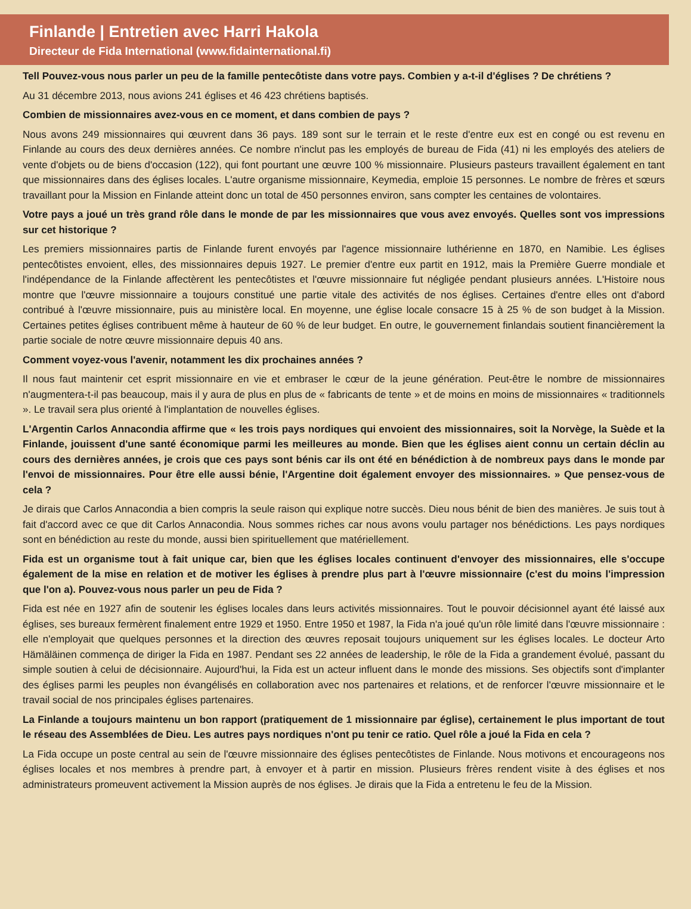Finlande | Entretien avec Harri Hakola
Directeur de Fida International (www.fidainternational.fi)
Tell Pouvez-vous nous parler un peu de la famille pentecôtiste dans votre pays. Combien y a-t-il d'églises ? De chrétiens ?
Au 31 décembre 2013, nous avions 241 églises et 46 423 chrétiens baptisés.
Combien de missionnaires avez-vous en ce moment, et dans combien de pays ?
Nous avons 249 missionnaires qui œuvrent dans 36 pays. 189 sont sur le terrain et le reste d'entre eux est en congé ou est revenu en Finlande au cours des deux dernières années. Ce nombre n'inclut pas les employés de bureau de Fida (41) ni les employés des ateliers de vente d'objets ou de biens d'occasion (122), qui font pourtant une œuvre 100 % missionnaire. Plusieurs pasteurs travaillent également en tant que missionnaires dans des églises locales. L'autre organisme missionnaire, Keymedia, emploie 15 personnes. Le nombre de frères et sœurs travaillant pour la Mission en Finlande atteint donc un total de 450 personnes environ, sans compter les centaines de volontaires.
Votre pays a joué un très grand rôle dans le monde de par les missionnaires que vous avez envoyés. Quelles sont vos impressions sur cet historique ?
Les premiers missionnaires partis de Finlande furent envoyés par l'agence missionnaire luthérienne en 1870, en Namibie. Les églises pentecôtistes envoient, elles, des missionnaires depuis 1927. Le premier d'entre eux partit en 1912, mais la Première Guerre mondiale et l'indépendance de la Finlande affectèrent les pentecôtistes et l'œuvre missionnaire fut négligée pendant plusieurs années. L'Histoire nous montre que l'œuvre missionnaire a toujours constitué une partie vitale des activités de nos églises. Certaines d'entre elles ont d'abord contribué à l'œuvre missionnaire, puis au ministère local. En moyenne, une église locale consacre 15 à 25 % de son budget à la Mission. Certaines petites églises contribuent même à hauteur de 60 % de leur budget. En outre, le gouvernement finlandais soutient financièrement la partie sociale de notre œuvre missionnaire depuis 40 ans.
Comment voyez-vous l'avenir, notamment les dix prochaines années ?
Il nous faut maintenir cet esprit missionnaire en vie et embraser le cœur de la jeune génération. Peut-être le nombre de missionnaires n'augmentera-t-il pas beaucoup, mais il y aura de plus en plus de « fabricants de tente » et de moins en moins de missionnaires « traditionnels ». Le travail sera plus orienté à l'implantation de nouvelles églises.
L'Argentin Carlos Annacondia affirme que « les trois pays nordiques qui envoient des missionnaires, soit la Norvège, la Suède et la Finlande, jouissent d'une santé économique parmi les meilleures au monde. Bien que les églises aient connu un certain déclin au cours des dernières années, je crois que ces pays sont bénis car ils ont été en bénédiction à de nombreux pays dans le monde par l'envoi de missionnaires. Pour être elle aussi bénie, l'Argentine doit également envoyer des missionnaires. » Que pensez-vous de cela ?
Je dirais que Carlos Annacondia a bien compris la seule raison qui explique notre succès. Dieu nous bénit de bien des manières. Je suis tout à fait d'accord avec ce que dit Carlos Annacondia. Nous sommes riches car nous avons voulu partager nos bénédictions. Les pays nordiques sont en bénédiction au reste du monde, aussi bien spirituellement que matériellement.
Fida est un organisme tout à fait unique car, bien que les églises locales continuent d'envoyer des missionnaires, elle s'occupe également de la mise en relation et de motiver les églises à prendre plus part à l'œuvre missionnaire (c'est du moins l'impression que l'on a). Pouvez-vous nous parler un peu de Fida ?
Fida est née en 1927 afin de soutenir les églises locales dans leurs activités missionnaires. Tout le pouvoir décisionnel ayant été laissé aux églises, ses bureaux fermèrent finalement entre 1929 et 1950. Entre 1950 et 1987, la Fida n'a joué qu'un rôle limité dans l'œuvre missionnaire : elle n'employait que quelques personnes et la direction des œuvres reposait toujours uniquement sur les églises locales. Le docteur Arto Hämäläinen commença de diriger la Fida en 1987. Pendant ses 22 années de leadership, le rôle de la Fida a grandement évolué, passant du simple soutien à celui de décisionnaire. Aujourd'hui, la Fida est un acteur influent dans le monde des missions. Ses objectifs sont d'implanter des églises parmi les peuples non évangélisés en collaboration avec nos partenaires et relations, et de renforcer l'œuvre missionnaire et le travail social de nos principales églises partenaires.
La Finlande a toujours maintenu un bon rapport (pratiquement de 1 missionnaire par église), certainement le plus important de tout le réseau des Assemblées de Dieu. Les autres pays nordiques n'ont pu tenir ce ratio. Quel rôle a joué la Fida en cela ?
La Fida occupe un poste central au sein de l'œuvre missionnaire des églises pentecôtistes de Finlande. Nous motivons et encourageons nos églises locales et nos membres à prendre part, à envoyer et à partir en mission. Plusieurs frères rendent visite à des églises et nos administrateurs promeuvent activement la Mission auprès de nos églises. Je dirais que la Fida a entretenu le feu de la Mission.